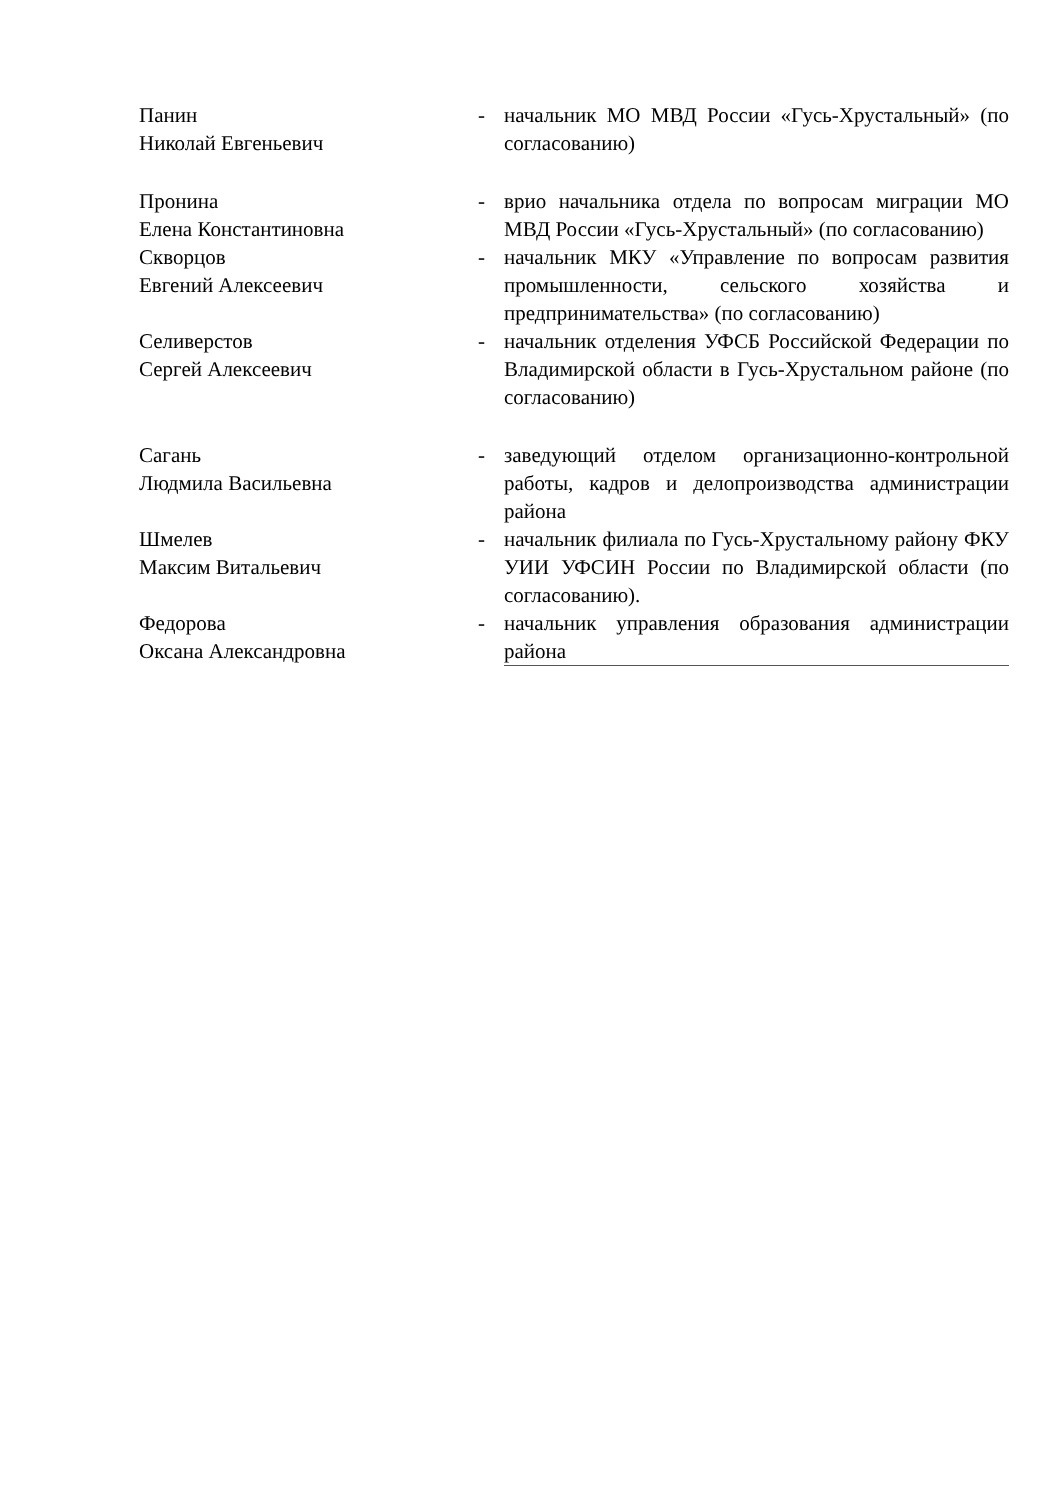| Панин Николай Евгеньевич | - | начальник МО МВД России «Гусь-Хрустальный» (по согласованию) |
| Пронина Елена Константиновна | - | врио начальника отдела по вопросам миграции МО МВД России «Гусь-Хрустальный» (по согласованию) |
| Скворцов Евгений Алексеевич | - | начальник МКУ «Управление по вопросам развития промышленности, сельского хозяйства и предпринимательства» (по согласованию) |
| Селиверстов Сергей Алексеевич | - | начальник отделения УФСБ Российской Федерации по Владимирской области в Гусь-Хрустальном районе (по согласованию) |
| Сагань Людмила Васильевна | - | заведующий отделом организационно-контрольной работы, кадров и делопроизводства администрации района |
| Шмелев Максим Витальевич | - | начальник филиала по Гусь-Хрустальному району ФКУ УИИ УФСИН России по Владимирской области (по согласованию). |
| Федорова Оксана Александровна | - | начальник управления образования администрации района |